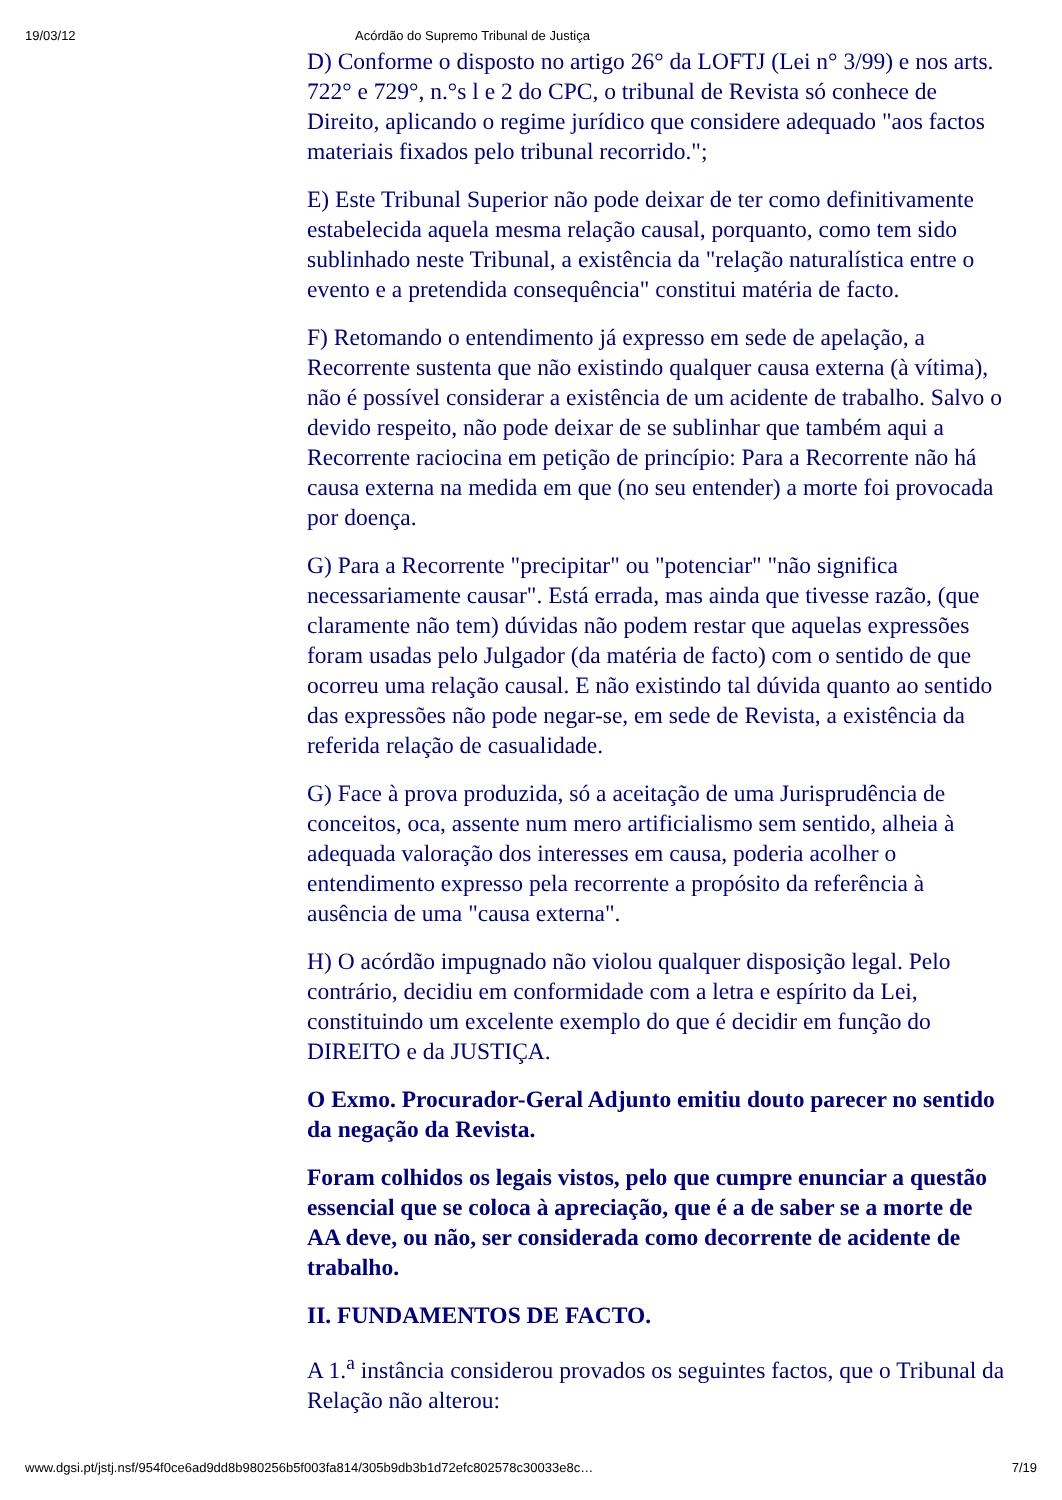19/03/12 Acórdão do Supremo Tribunal de Justiça
D) Conforme o disposto no artigo 26° da LOFTJ (Lei n° 3/99) e nos arts. 722° e 729°, n.°s l e 2 do CPC, o tribunal de Revista só conhece de Direito, aplicando o regime jurídico que considere adequado "aos factos materiais fixados pelo tribunal recorrido.";
E) Este Tribunal Superior não pode deixar de ter como definitivamente estabelecida aquela mesma relação causal, porquanto, como tem sido sublinhado neste Tribunal, a existência da "relação naturalística entre o evento e a pretendida consequência" constitui matéria de facto.
F) Retomando o entendimento já expresso em sede de apelação, a Recorrente sustenta que não existindo qualquer causa externa (à vítima), não é possível considerar a existência de um acidente de trabalho. Salvo o devido respeito, não pode deixar de se sublinhar que também aqui a Recorrente raciocina em petição de princípio: Para a Recorrente não há causa externa na medida em que (no seu entender) a morte foi provocada por doença.
G) Para a Recorrente "precipitar" ou "potenciar" "não significa necessariamente causar". Está errada, mas ainda que tivesse razão, (que claramente não tem) dúvidas não podem restar que aquelas expressões foram usadas pelo Julgador (da matéria de facto) com o sentido de que ocorreu uma relação causal. E não existindo tal dúvida quanto ao sentido das expressões não pode negar-se, em sede de Revista, a existência da referida relação de casualidade.
G) Face à prova produzida, só a aceitação de uma Jurisprudência de conceitos, oca, assente num mero artificialismo sem sentido, alheia à adequada valoração dos interesses em causa, poderia acolher o entendimento expresso pela recorrente a propósito da referência à ausência de uma "causa externa".
H) O acórdão impugnado não violou qualquer disposição legal. Pelo contrário, decidiu em conformidade com a letra e espírito da Lei, constituindo um excelente exemplo do que é decidir em função do DIREITO e da JUSTIÇA.
O Exmo. Procurador-Geral Adjunto emitiu douto parecer no sentido da negação da Revista.
Foram colhidos os legais vistos, pelo que cumpre enunciar a questão essencial que se coloca à apreciação, que é a de saber se a morte de AA deve, ou não, ser considerada como decorrente de acidente de trabalho.
II. FUNDAMENTOS DE FACTO.
A 1.<sup>a</sup> instância considerou provados os seguintes factos, que o Tribunal da Relação não alterou:
www.dgsi.pt/jstj.nsf/954f0ce6ad9dd8b980256b5f003fa814/305b9db3b1d72efc802578c30033e8c… 7/19